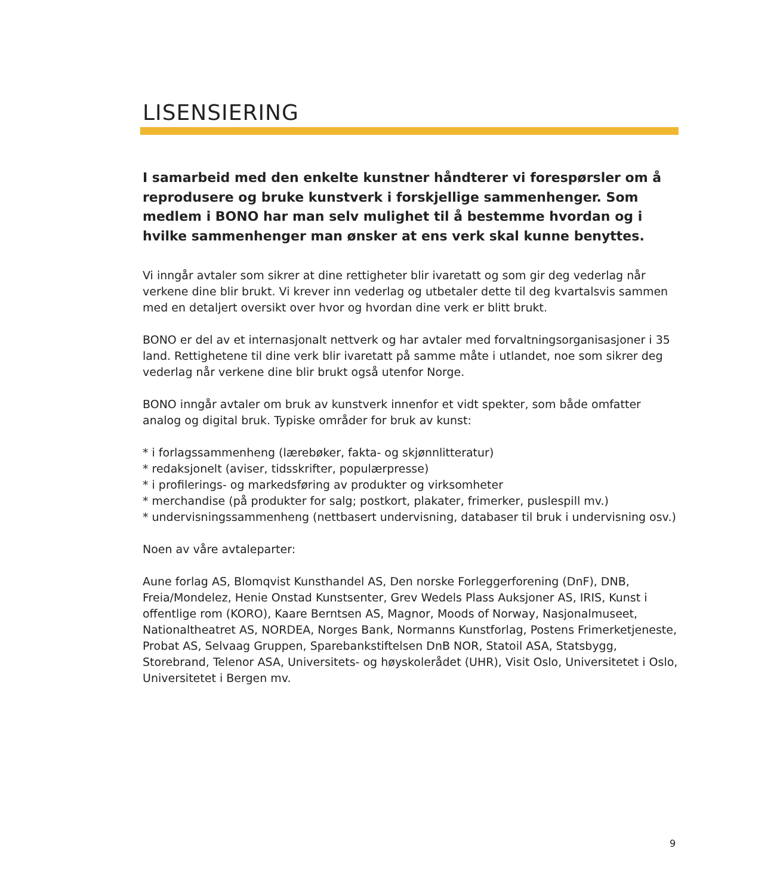LISENSIERING
I samarbeid med den enkelte kunstner håndterer vi forespørsler om å reprodusere og bruke kunstverk i forskjellige sammenhenger. Som medlem i BONO har man selv mulighet til å bestemme hvordan og i hvilke sammenhenger man ønsker at ens verk skal kunne benyttes.
Vi inngår avtaler som sikrer at dine rettigheter blir ivaretatt og som gir deg vederlag når verkene dine blir brukt. Vi krever inn vederlag og utbetaler dette til deg kvartalsvis sammen med en detaljert oversikt over hvor og hvordan dine verk er blitt brukt.
BONO er del av et internasjonalt nettverk og har avtaler med forvaltningsorganisasjoner i 35 land. Rettighetene til dine verk blir ivaretatt på samme måte i utlandet, noe som sikrer deg vederlag når verkene dine blir brukt også utenfor Norge.
BONO inngår avtaler om bruk av kunstverk innenfor et vidt spekter, som både omfatter analog og digital bruk. Typiske områder for bruk av kunst:
* i forlagssammenheng (lærebøker, fakta- og skjønnlitteratur)
* redaksjonelt (aviser, tidsskrifter, populærpresse)
* i profilerings- og markedsføring av produkter og virksomheter
* merchandise (på produkter for salg; postkort, plakater, frimerker, puslespill mv.)
* undervisningssammenheng (nettbasert undervisning, databaser til bruk i undervisning osv.)
Noen av våre avtaleparter:
Aune forlag AS, Blomqvist Kunsthandel AS, Den norske Forleggerforening (DnF), DNB, Freia/Mondelez, Henie Onstad Kunstsenter, Grev Wedels Plass Auksjoner AS, IRIS, Kunst i offentlige rom (KORO), Kaare Berntsen AS, Magnor, Moods of Norway, Nasjonalmuseet, Nationaltheatret AS, NORDEA, Norges Bank, Normanns Kunstforlag, Postens Frimerketjeneste, Probat AS, Selvaag Gruppen, Sparebankstiftelsen DnB NOR, Statoil ASA, Statsbygg, Storebrand, Telenor ASA, Universitets- og høyskolerådet (UHR), Visit Oslo, Universitetet i Oslo, Universitetet i Bergen mv.
9